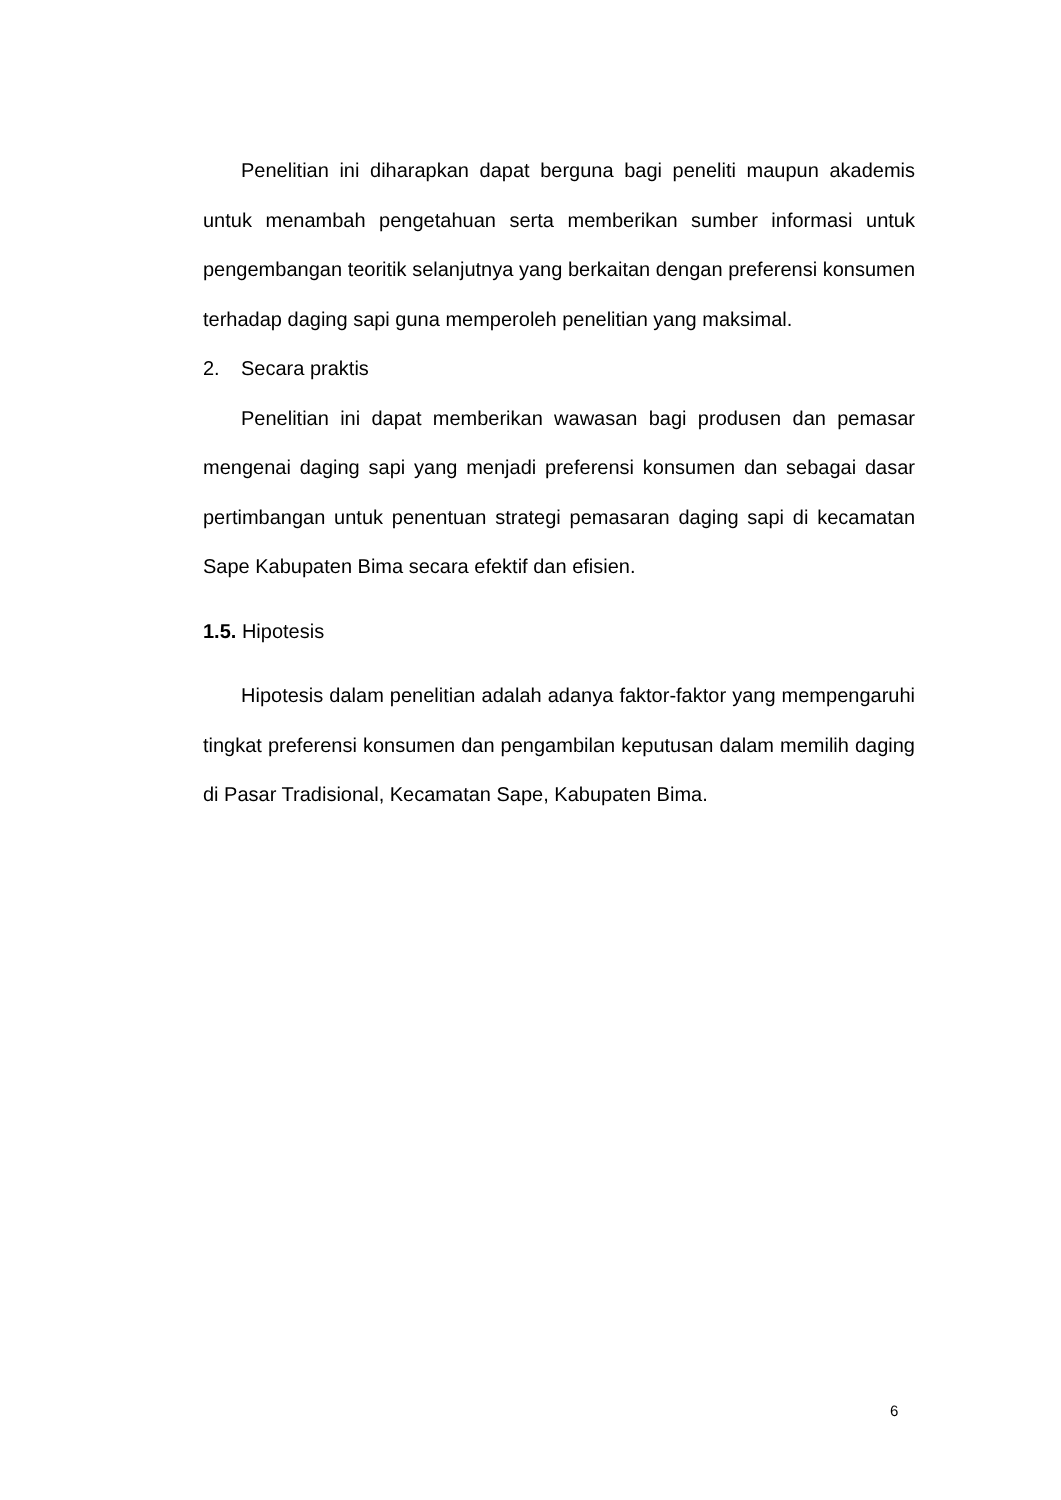Penelitian ini diharapkan dapat berguna bagi peneliti maupun akademis untuk menambah pengetahuan serta memberikan sumber informasi untuk pengembangan teoritik selanjutnya yang berkaitan dengan preferensi konsumen terhadap daging sapi guna memperoleh penelitian yang maksimal.
2. Secara praktis
Penelitian ini dapat memberikan wawasan bagi produsen dan pemasar mengenai daging sapi yang menjadi preferensi konsumen dan sebagai dasar pertimbangan untuk penentuan strategi pemasaran daging sapi di kecamatan Sape Kabupaten Bima secara efektif dan efisien.
1.5. Hipotesis
Hipotesis dalam penelitian adalah adanya faktor-faktor yang mempengaruhi tingkat preferensi konsumen dan pengambilan keputusan dalam memilih daging di Pasar Tradisional, Kecamatan Sape, Kabupaten Bima.
6